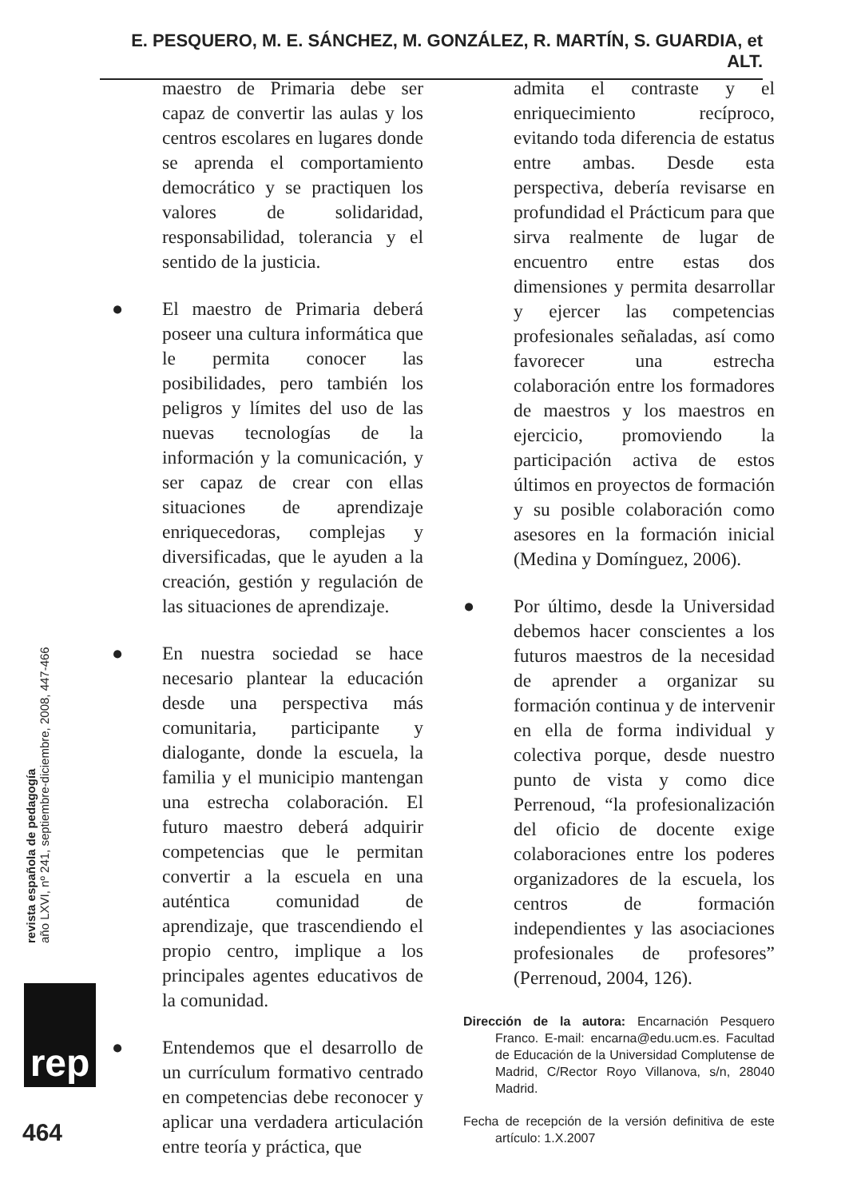E. PESQUERO, M. E. SÁNCHEZ, M. GONZÁLEZ, R. MARTÍN, S. GUARDIA, et ALT.
maestro de Primaria debe ser capaz de convertir las aulas y los centros escolares en lugares donde se aprenda el comportamiento democrático y se practiquen los valores de solidaridad, responsabilidad, tolerancia y el sentido de la justicia.
● El maestro de Primaria deberá poseer una cultura informática que le permita conocer las posibilidades, pero también los peligros y límites del uso de las nuevas tecnologías de la información y la comunicación, y ser capaz de crear con ellas situaciones de aprendizaje enriquecedoras, complejas y diversificadas, que le ayuden a la creación, gestión y regulación de las situaciones de aprendizaje.
● En nuestra sociedad se hace necesario plantear la educación desde una perspectiva más comunitaria, participante y dialogante, donde la escuela, la familia y el municipio mantengan una estrecha colaboración. El futuro maestro deberá adquirir competencias que le permitan convertir a la escuela en una auténtica comunidad de aprendizaje, que trascendiendo el propio centro, implique a los principales agentes educativos de la comunidad.
● Entendemos que el desarrollo de un currículum formativo centrado en competencias debe reconocer y aplicar una verdadera articulación entre teoría y práctica, que
admita el contraste y el enriquecimiento recíproco, evitando toda diferencia de estatus entre ambas. Desde esta perspectiva, debería revisarse en profundidad el Prácticum para que sirva realmente de lugar de encuentro entre estas dos dimensiones y permita desarrollar y ejercer las competencias profesionales señaladas, así como favorecer una estrecha colaboración entre los formadores de maestros y los maestros en ejercicio, promoviendo la participación activa de estos últimos en proyectos de formación y su posible colaboración como asesores en la formación inicial (Medina y Domínguez, 2006).
● Por último, desde la Universidad debemos hacer conscientes a los futuros maestros de la necesidad de aprender a organizar su formación continua y de intervenir en ella de forma individual y colectiva porque, desde nuestro punto de vista y como dice Perrenoud, “la profesionalización del oficio de docente exige colaboraciones entre los poderes organizadores de la escuela, los centros de formación independientes y las asociaciones profesionales de profesores” (Perrenoud, 2004, 126).
Dirección de la autora: Encarnación Pesquero Franco. E-mail: encarna@edu.ucm.es. Facultad de Educación de la Universidad Complutense de Madrid, C/Rector Royo Villanova, s/n, 28040 Madrid.
Fecha de recepción de la versión definitiva de este artículo: 1.X.2007
revista española de pedagogía
año LXVI, nº 241, septiembre-diciembre, 2008, 447-466
rep
464